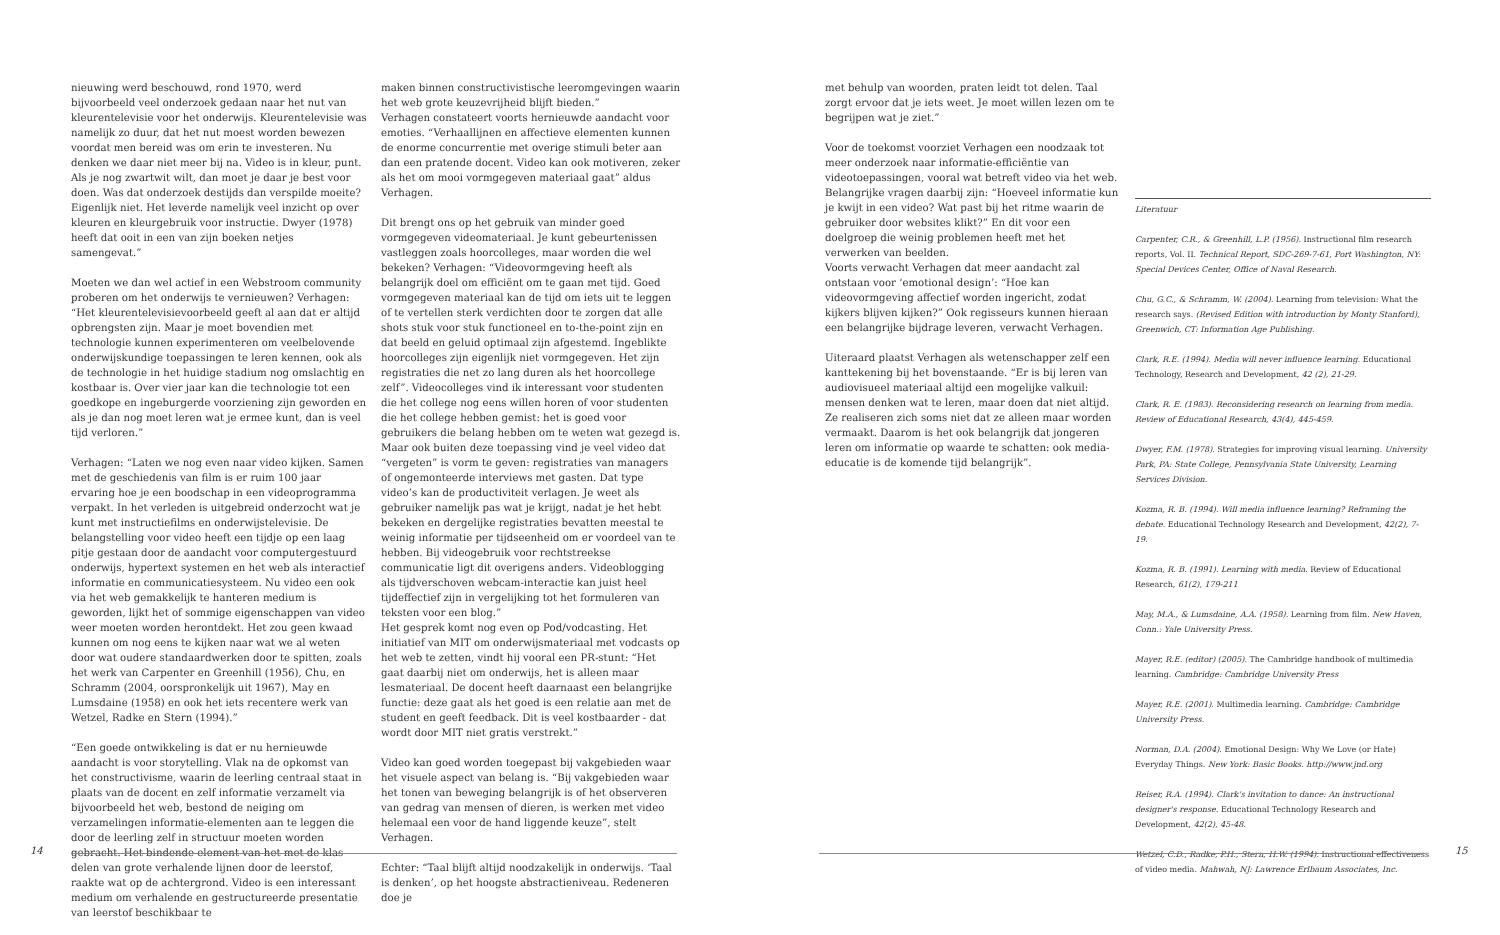nieuwing werd beschouwd, rond 1970, werd bijvoorbeeld veel onderzoek gedaan naar het nut van kleurentelevisie voor het onderwijs. Kleurentelevisie was namelijk zo duur, dat het nut moest worden bewezen voordat men bereid was om erin te investeren. Nu denken we daar niet meer bij na. Video is in kleur, punt. Als je nog zwartwit wilt, dan moet je daar je best voor doen. Was dat onderzoek destijds dan verspilde moeite? Eigenlijk niet. Het leverde namelijk veel inzicht op over kleuren en kleurgebruik voor instructie. Dwyer (1978) heeft dat ooit in een van zijn boeken netjes samengevat.”
Moeten we dan wel actief in een Webstroom community proberen om het onderwijs te vernieuwen? Verhagen: “Het kleurentelevisievoorbeeld geeft al aan dat er altijd opbrengsten zijn. Maar je moet bovendien met technologie kunnen experimenteren om veelbelovende onderwijskundige toepassingen te leren kennen, ook als de technologie in het huidige stadium nog omslachtig en kostbaar is. Over vier jaar kan die technologie tot een goedkope en ingeburgerde voorziening zijn geworden en als je dan nog moet leren wat je ermee kunt, dan is veel tijd verloren.”
Verhagen: “Laten we nog even naar video kijken. Samen met de geschiedenis van film is er ruim 100 jaar ervaring hoe je een boodschap in een videoprogramma verpakt. In het verleden is uitgebreid onderzocht wat je kunt met instructiefilms en onderwijstelevisie. De belangstelling voor video heeft een tijdje op een laag pitje gestaan door de aandacht voor computergestuurd onderwijs, hypertext systemen en het web als interactief informatie en communicatiesysteem. Nu video een ook via het web gemakkelijk te hanteren medium is geworden, lijkt het of sommige eigenschappen van video weer moeten worden herontdekt. Het zou geen kwaad kunnen om nog eens te kijken naar wat we al weten door wat oudere standaardwerken door te spitten, zoals het werk van Carpenter en Greenhill (1956), Chu, en Schramm (2004, oorspronkelijk uit 1967), May en Lumsdaine (1958) en ook het iets recentere werk van Wetzel, Radke en Stern (1994).”
“Een goede ontwikkeling is dat er nu hernieuwde aandacht is voor storytelling. Vlak na de opkomst van het constructivisme, waarin de leerling centraal staat in plaats van de docent en zelf informatie verzamelt via bijvoorbeeld het web, bestond de neiging om verzamelingen informatie-elementen aan te leggen die door de leerling zelf in structuur moeten worden gebracht. Het bindende element van het met de klas delen van grote verhalende lijnen door de leerstof, raakte wat op de achtergrond. Video is een interessant medium om verhalende en gestructureerde presentatie van leerstof beschikbaar te
maken binnen constructivistische leeromgevingen waarin het web grote keuzevrijheid blijft bieden.”
Verhagen constateert voorts hernieuwde aandacht voor emoties. “Verhaallijnen en affectieve elementen kunnen de enorme concurrentie met overige stimuli beter aan dan een pratende docent. Video kan ook motiveren, zeker als het om mooi vormgegeven materiaal gaat” aldus Verhagen.
Dit brengt ons op het gebruik van minder goed vormgegeven videomateriaal. Je kunt gebeurtenissen vastleggen zoals hoorcolleges, maar worden die wel bekeken? Verhagen: “Videovormgeving heeft als belangrijk doel om efficiënt om te gaan met tijd. Goed vormgegeven materiaal kan de tijd om iets uit te leggen of te vertellen sterk verdichten door te zorgen dat alle shots stuk voor stuk functioneel en to-the-point zijn en dat beeld en geluid optimaal zijn afgestemd. Ingeblikte hoorcolleges zijn eigenlijk niet vormgegeven. Het zijn registraties die net zo lang duren als het hoorcollege zelf”. Videocolleges vind ik interessant voor studenten die het college nog eens willen horen of voor studenten die het college hebben gemist: het is goed voor gebruikers die belang hebben om te weten wat gezegd is. Maar ook buiten deze toepassing vind je veel video dat “vergeten” is vorm te geven: registraties van managers of ongemonteerde interviews met gasten. Dat type video’s kan de productiviteit verlagen. Je weet als gebruiker namelijk pas wat je krijgt, nadat je het hebt bekeken en dergelijke registraties bevatten meestal te weinig informatie per tijdseenheid om er voordeel van te hebben. Bij videogebruik voor rechtstreekse communicatie ligt dit overigens anders. Videoblogging als tijdverschoven webcam-interactie kan juist heel tijdeffectief zijn in vergelijking tot het formuleren van teksten voor een blog.”
Het gesprek komt nog even op Pod/vodcasting. Het initiatief van MIT om onderwijsmateriaal met vodcasts op het web te zetten, vindt hij vooral een PR-stunt: “Het gaat daarbij niet om onderwijs, het is alleen maar lesmateriaal. De docent heeft daarnaast een belangrijke functie: deze gaat als het goed is een relatie aan met de student en geeft feedback. Dit is veel kostbaarder - dat wordt door MIT niet gratis verstrekt.”
Video kan goed worden toegepast bij vakgebieden waar het visuele aspect van belang is. “Bij vakgebieden waar het tonen van beweging belangrijk is of het observeren van gedrag van mensen of dieren, is werken met video helemaal een voor de hand liggende keuze”, stelt Verhagen.
Echter: “Taal blijft altijd noodzakelijk in onderwijs. ‘Taal is denken’, op het hoogste abstractieniveau. Redeneren doe je
met behulp van woorden, praten leidt tot delen. Taal zorgt ervoor dat je iets weet. Je moet willen lezen om te begrijpen wat je ziet.”
Voor de toekomst voorziet Verhagen een noodzaak tot meer onderzoek naar informatie-efficiëntie van videotoepassingen, vooral wat betreft video via het web. Belangrijke vragen daarbij zijn: “Hoeveel informatie kun je kwijt in een video? Wat past bij het ritme waarin de gebruiker door websites klikt?” En dit voor een doelgroep die weinig problemen heeft met het verwerken van beelden.
Voorts verwacht Verhagen dat meer aandacht zal ontstaan voor ‘emotional design’: “Hoe kan videovormgeving affectief worden ingericht, zodat kijkers blijven kijken?” Ook regisseurs kunnen hieraan een belangrijke bijdrage leveren, verwacht Verhagen.
Uiteraard plaatst Verhagen als wetenschapper zelf een kanttekening bij het bovenstaande. “Er is bij leren van audiovisueel materiaal altijd een mogelijke valkuil: mensen denken wat te leren, maar doen dat niet altijd. Ze realiseren zich soms niet dat ze alleen maar worden vermaakt. Daarom is het ook belangrijk dat jongeren leren om informatie op waarde te schatten: ook media-educatie is de komende tijd belangrijk”.
Literatuur
Carpenter, C.R., & Greenhill, L.P. (1956). Instructional film research reports, Vol. II. Technical Report, SDC-269-7-61, Port Washington, NY: Special Devices Center, Office of Naval Research.
Chu, G.C., & Schramm, W. (2004). Learning from television: What the research says. (Revised Edition with introduction by Monty Stanford), Greenwich, CT: Information Age Publishing.
Clark, R.E. (1994). Media will never influence learning. Educational Technology, Research and Development, 42 (2), 21-29.
Clark, R. E. (1983). Reconsidering research on learning from media. Review of Educational Research, 43(4), 445-459.
Dwyer, F.M. (1978). Strategies for improving visual learning. University Park, PA: State College, Pennsylvania State University, Learning Services Division.
Kozma, R. B. (1994). Will media influence learning? Reframing the debate. Educational Technology Research and Development, 42(2), 7-19.
Kozma, R. B. (1991). Learning with media. Review of Educational Research, 61(2), 179-211
May, M.A., & Lumsdaine, A.A. (1958). Learning from film. New Haven, Conn.: Yale University Press.
Mayer, R.E. (editor) (2005). The Cambridge handbook of multimedia learning. Cambridge: Cambridge University Press
Mayer, R.E. (2001). Multimedia learning. Cambridge: Cambridge University Press.
Norman, D.A. (2004). Emotional Design: Why We Love (or Hate) Everyday Things. New York: Basic Books. http://www.jnd.org
Reiser, R.A. (1994). Clark's invitation to dance: An instructional designer's response. Educational Technology Research and Development, 42(2), 45-48.
Wetzel, C.D., Radke, P.H., Stern, H.W. (1994). Instructional effectiveness of video media. Mahwah, NJ: Lawrence Erlbaum Associates, Inc.
14 15